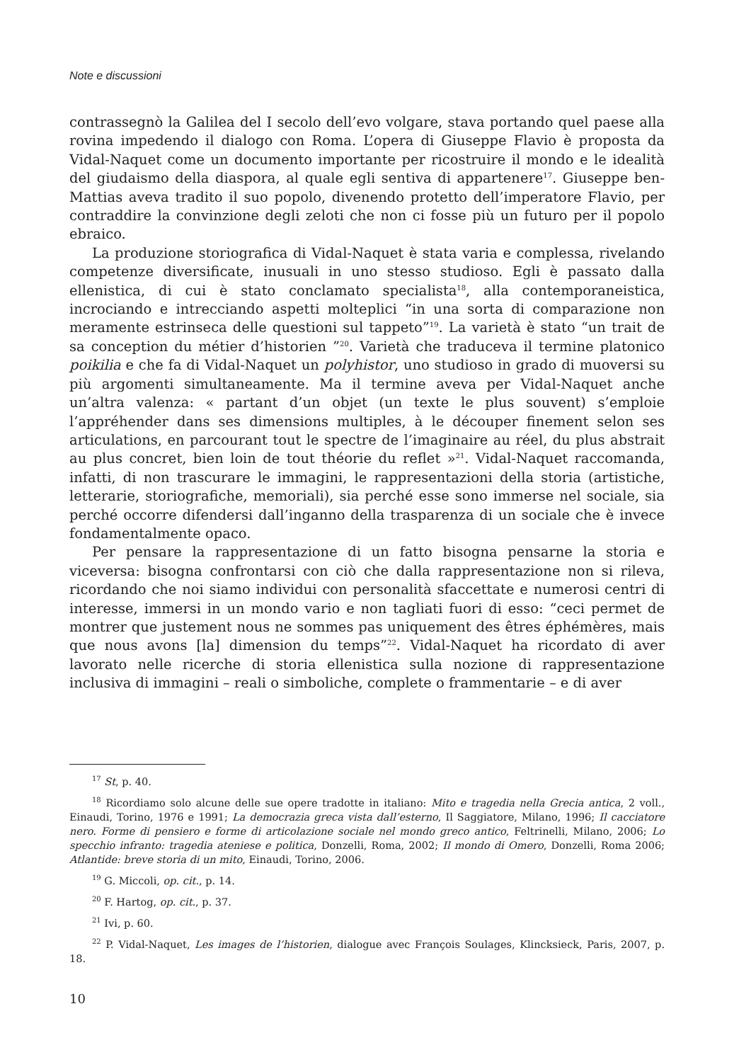Note e discussioni
contrassegnò la Galilea del I secolo dell’evo volgare, stava portando quel paese alla rovina impedendo il dialogo con Roma. L’opera di Giuseppe Flavio è proposta da Vidal-Naquet come un documento importante per ricostruire il mondo e le idealità del giudaismo della diaspora, al quale egli sentiva di appartenere<sup>17</sup>. Giuseppe ben-Mattias aveva tradito il suo popolo, divenendo protetto dell’imperatore Flavio, per contraddire la convinzione degli zeloti che non ci fosse più un futuro per il popolo ebraico.
La produzione storiografica di Vidal-Naquet è stata varia e complessa, rivelando competenze diversificate, inusuali in uno stesso studioso. Egli è passato dalla ellenistica, di cui è stato conclamato specialista<sup>18</sup>, alla contemporaneistica, incrociando e intrecciando aspetti molteplici “in una sorta di comparazione non meramente estrinseca delle questioni sul tappeto”<sup>19</sup>. La varietà è stato “un trait de sa conception du métier d’historien ”<sup>20</sup>. Varietà che traduceva il termine platonico poikilia e che fa di Vidal-Naquet un polyhistor, uno studioso in grado di muoversi su più argomenti simultaneamente. Ma il termine aveva per Vidal-Naquet anche un’altra valenza: « partant d’un objet (un texte le plus souvent) s’emploie l’appréhender dans ses dimensions multiples, à le découper finement selon ses articulations, en parcourant tout le spectre de l’imaginaire au réel, du plus abstrait au plus concret, bien loin de tout théorie du reflet »<sup>21</sup>. Vidal-Naquet raccomanda, infatti, di non trascurare le immagini, le rappresentazioni della storia (artistiche, letterarie, storiografiche, memoriali), sia perché esse sono immerse nel sociale, sia perché occorre difendersi dall’inganno della trasparenza di un sociale che è invece fondamentalmente opaco.
Per pensare la rappresentazione di un fatto bisogna pensarne la storia e viceversa: bisogna confrontarsi con ciò che dalla rappresentazione non si rileva, ricordando che noi siamo individui con personalità sfaccettate e numerosi centri di interesse, immersi in un mondo vario e non tagliati fuori di esso: “ceci permet de montrer que justement nous ne sommes pas uniquement des êtres éphémères, mais que nous avons [la] dimension du temps”<sup>22</sup>. Vidal-Naquet ha ricordato di aver lavorato nelle ricerche di storia ellenistica sulla nozione di rappresentazione inclusiva di immagini – reali o simboliche, complete o frammentarie – e di aver
<sup>17</sup> St, p. 40.
<sup>18</sup> Ricordiamo solo alcune delle sue opere tradotte in italiano: Mito e tragedia nella Grecia antica, 2 voll., Einaudi, Torino, 1976 e 1991; La democrazia greca vista dall’esterno, Il Saggiatore, Milano, 1996; Il cacciatore nero. Forme di pensiero e forme di articolazione sociale nel mondo greco antico, Feltrinelli, Milano, 2006; Lo specchio infranto: tragedia ateniese e politica, Donzelli, Roma, 2002; Il mondo di Omero, Donzelli, Roma 2006; Atlantide: breve storia di un mito, Einaudi, Torino, 2006.
<sup>19</sup> G. Miccoli, op. cit., p. 14.
<sup>20</sup> F. Hartog, op. cit., p. 37.
<sup>21</sup> Ivi, p. 60.
<sup>22</sup> P. Vidal-Naquet, Les images de l’historien, dialogue avec François Soulages, Klincksieck, Paris, 2007, p. 18.
10